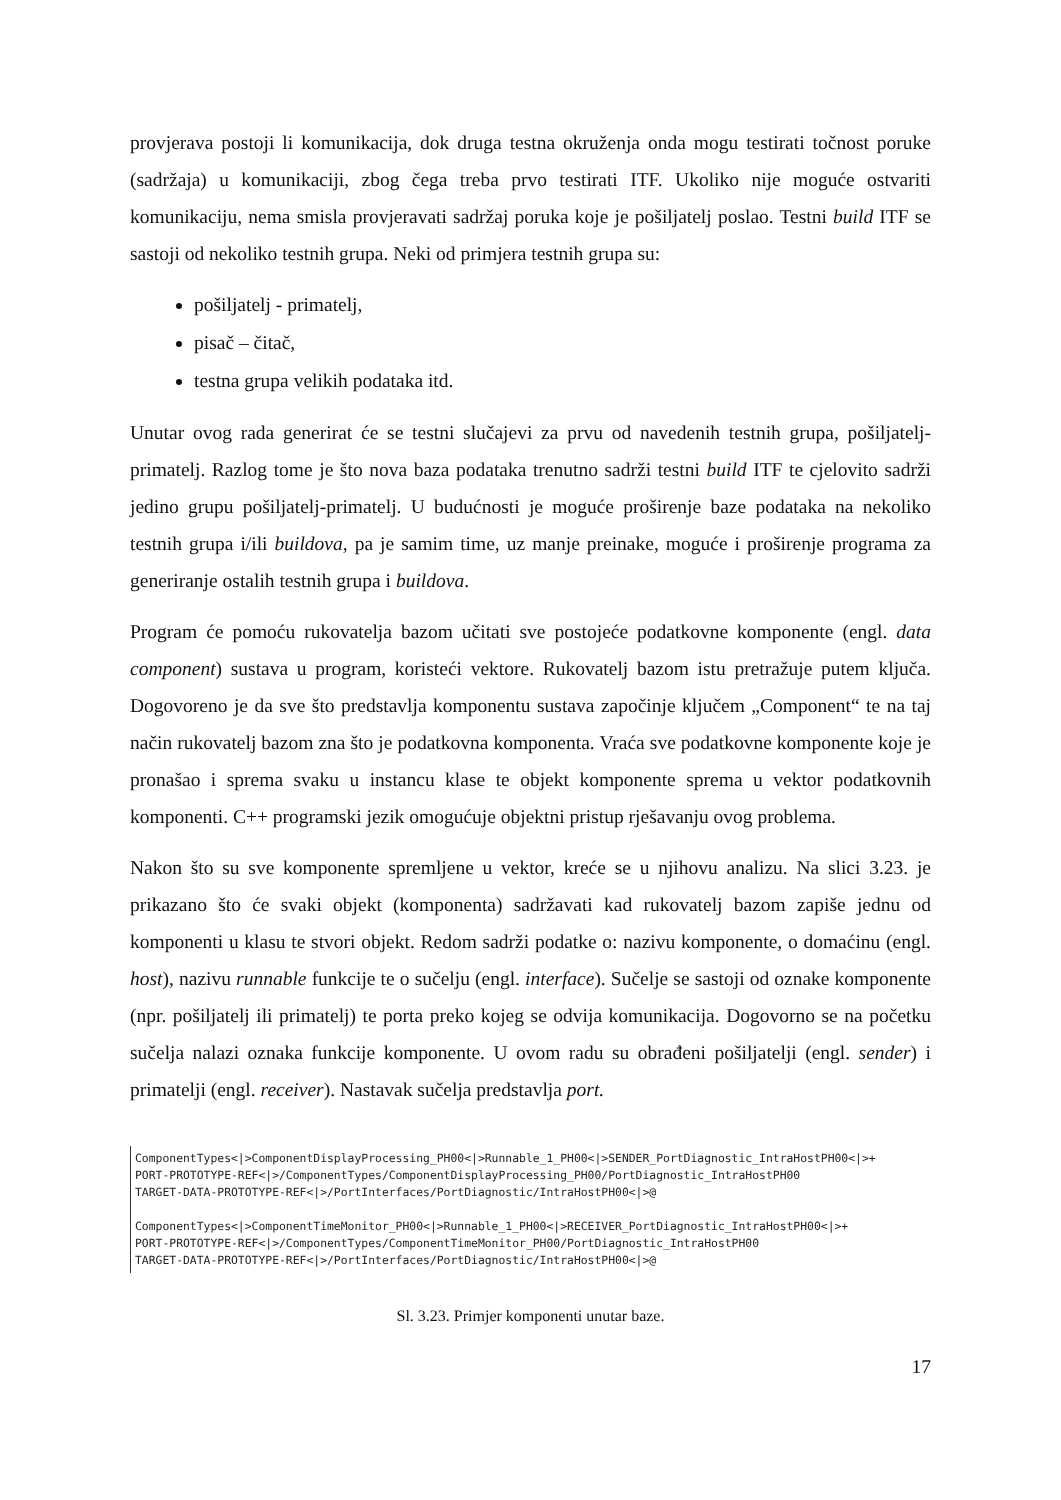provjerava postoji li komunikacija, dok druga testna okruženja onda mogu testirati točnost poruke (sadržaja) u komunikaciji, zbog čega treba prvo testirati ITF. Ukoliko nije moguće ostvariti komunikaciju, nema smisla provjeravati sadržaj poruka koje je pošiljatelj poslao. Testni build ITF se sastoji od nekoliko testnih grupa. Neki od primjera testnih grupa su:
pošiljatelj - primatelj,
pisač – čitač,
testna grupa velikih podataka itd.
Unutar ovog rada generirat će se testni slučajevi za prvu od navedenih testnih grupa, pošiljatelj-primatelj. Razlog tome je što nova baza podataka trenutno sadrži testni build ITF te cjelovito sadrži jedino grupu pošiljatelj-primatelj. U budućnosti je moguće proširenje baze podataka na nekoliko testnih grupa i/ili buildova, pa je samim time, uz manje preinake, moguće i proširenje programa za generiranje ostalih testnih grupa i buildova.
Program će pomoću rukovatelja bazom učitati sve postojeće podatkovne komponente (engl. data component) sustava u program, koristeći vektore. Rukovatelj bazom istu pretražuje putem ključa. Dogovoreno je da sve što predstavlja komponentu sustava započinje ključem „Component“ te na taj način rukovatelj bazom zna što je podatkovna komponenta. Vraća sve podatkovne komponente koje je pronašao i sprema svaku u instancu klase te objekt komponente sprema u vektor podatkovnih komponenti. C++ programski jezik omogućuje objektni pristup rješavanju ovog problema.
Nakon što su sve komponente spremljene u vektor, kreće se u njihovu analizu. Na slici 3.23. je prikazano što će svaki objekt (komponenta) sadržavati kad rukovatelj bazom zapiše jednu od komponenti u klasu te stvori objekt. Redom sadrži podatke o: nazivu komponente, o domaćinu (engl. host), nazivu runnable funkcije te o sučelju (engl. interface). Sučelje se sastoji od oznake komponente (npr. pošiljatelj ili primatelj) te porta preko kojeg se odvija komunikacija. Dogovorno se na početku sučelja nalazi oznaka funkcije komponente. U ovom radu su obrađeni pošiljatelji (engl. sender) i primatelji (engl. receiver). Nastavak sučelja predstavlja port.
ComponentTypes<|>ComponentDisplayProcessing_PH00<|>Runnable_1_PH00<|>SENDER_PortDiagnostic_IntraHostPH00<|>+ PORT-PROTOTYPE-REF<|>/ComponentTypes/ComponentDisplayProcessing_PH00/PortDiagnostic_IntraHostPH00 TARGET-DATA-PROTOTYPE-REF<|>/PortInterfaces/PortDiagnostic/IntraHostPH00<|>@ ComponentTypes<|>ComponentTimeMonitor_PH00<|>Runnable_1_PH00<|>RECEIVER_PortDiagnostic_IntraHostPH00<|>+ PORT-PROTOTYPE-REF<|>/ComponentTypes/ComponentTimeMonitor_PH00/PortDiagnostic_IntraHostPH00 TARGET-DATA-PROTOTYPE-REF<|>/PortInterfaces/PortDiagnostic/IntraHostPH00<|>@
Sl. 3.23. Primjer komponenti unutar baze.
17